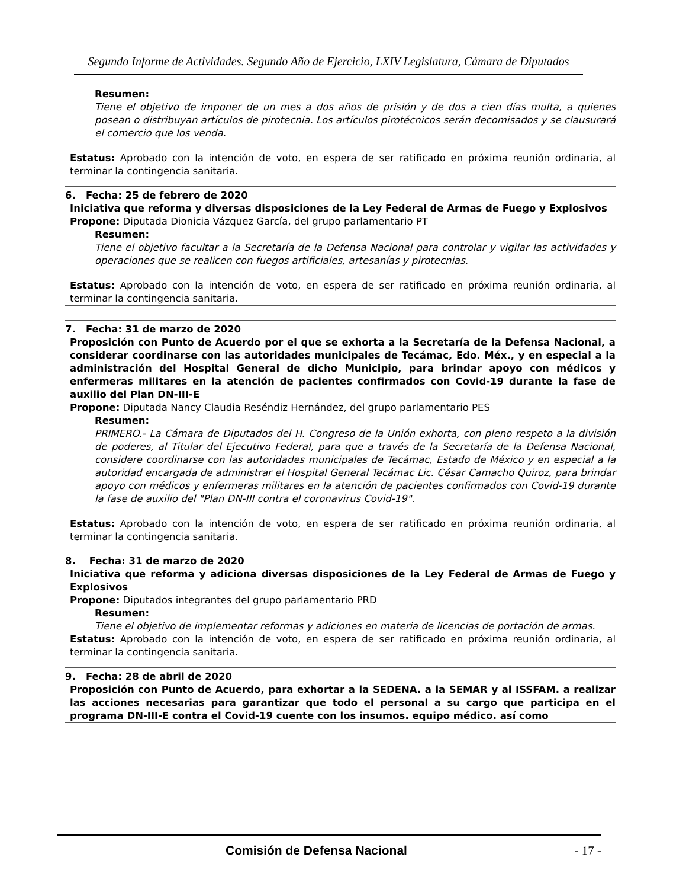Segundo Informe de Actividades. Segundo Año de Ejercicio, LXIV Legislatura, Cámara de Diputados
Resumen:
Tiene el objetivo de imponer de un mes a dos años de prisión y de dos a cien días multa, a quienes posean o distribuyan artículos de pirotecnia. Los artículos pirotécnicos serán decomisados y se clausurará el comercio que los venda.
Estatus: Aprobado con la intención de voto, en espera de ser ratificado en próxima reunión ordinaria, al terminar la contingencia sanitaria.
6. Fecha: 25 de febrero de 2020
Iniciativa que reforma y diversas disposiciones de la Ley Federal de Armas de Fuego y Explosivos
Propone: Diputada Dionicia Vázquez García, del grupo parlamentario PT
Resumen:
Tiene el objetivo facultar a la Secretaría de la Defensa Nacional para controlar y vigilar las actividades y operaciones que se realicen con fuegos artificiales, artesanías y pirotecnias.
Estatus: Aprobado con la intención de voto, en espera de ser ratificado en próxima reunión ordinaria, al terminar la contingencia sanitaria.
7. Fecha: 31 de marzo de 2020
Proposición con Punto de Acuerdo por el que se exhorta a la Secretaría de la Defensa Nacional, a considerar coordinarse con las autoridades municipales de Tecámac, Edo. Méx., y en especial a la administración del Hospital General de dicho Municipio, para brindar apoyo con médicos y enfermeras militares en la atención de pacientes confirmados con Covid-19 durante la fase de auxilio del Plan DN-III-E
Propone: Diputada Nancy Claudia Reséndiz Hernández, del grupo parlamentario PES
Resumen:
PRIMERO.- La Cámara de Diputados del H. Congreso de la Unión exhorta, con pleno respeto a la división de poderes, al Titular del Ejecutivo Federal, para que a través de la Secretaría de la Defensa Nacional, considere coordinarse con las autoridades municipales de Tecámac, Estado de México y en especial a la autoridad encargada de administrar el Hospital General Tecámac Lic. César Camacho Quiroz, para brindar apoyo con médicos y enfermeras militares en la atención de pacientes confirmados con Covid-19 durante la fase de auxilio del "Plan DN-III contra el coronavirus Covid-19".
Estatus: Aprobado con la intención de voto, en espera de ser ratificado en próxima reunión ordinaria, al terminar la contingencia sanitaria.
8. Fecha: 31 de marzo de 2020
Iniciativa que reforma y adiciona diversas disposiciones de la Ley Federal de Armas de Fuego y Explosivos
Propone: Diputados integrantes del grupo parlamentario PRD
Resumen:
Tiene el objetivo de implementar reformas y adiciones en materia de licencias de portación de armas.
Estatus: Aprobado con la intención de voto, en espera de ser ratificado en próxima reunión ordinaria, al terminar la contingencia sanitaria.
9. Fecha: 28 de abril de 2020
Proposición con Punto de Acuerdo, para exhortar a la SEDENA. a la SEMAR y al ISSFAM. a realizar las acciones necesarias para garantizar que todo el personal a su cargo que participa en el programa DN-III-E contra el Covid-19 cuente con los insumos. equipo médico. así como
Comisión de Defensa Nacional - 17 -